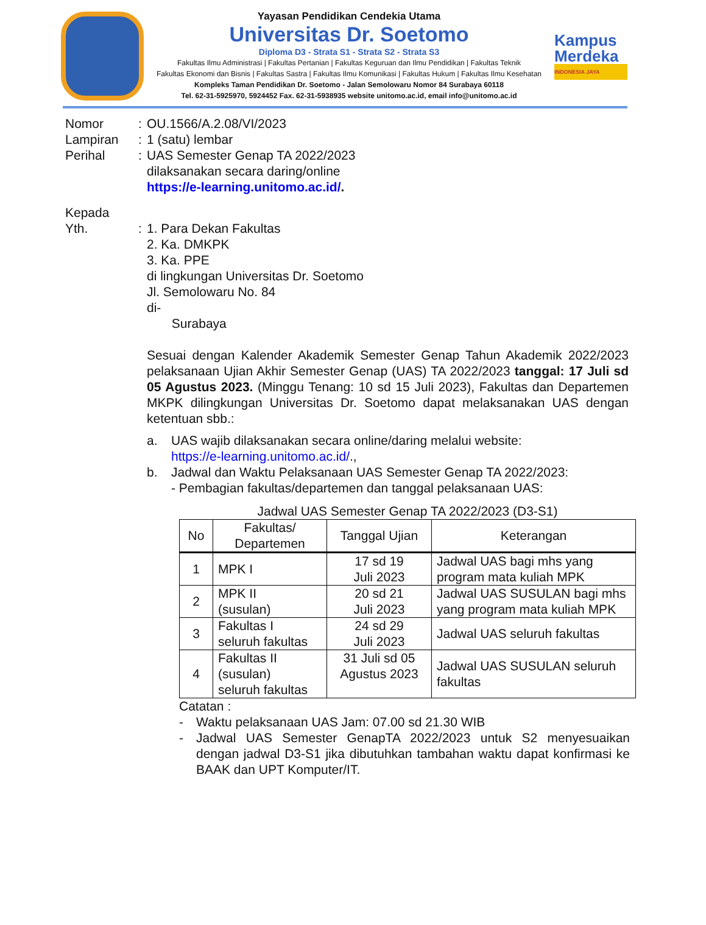Yayasan Pendidikan Cendekia Utama
Universitas Dr. Soetomo
Diploma D3 - Strata S1 - Strata S2 - Strata S3
Fakultas Ilmu Administrasi | Fakultas Pertanian | Fakultas Keguruan dan Ilmu Pendidikan | Fakultas Teknik
Fakultas Ekonomi dan Bisnis | Fakultas Sastra | Fakultas Ilmu Komunikasi | Fakultas Hukum | Fakultas Ilmu Kesehatan
Kompleks Taman Pendidikan Dr. Soetomo - Jalan Semolowaru Nomor 84 Surabaya 60118
Tel. 62-31-5925970, 5924452 Fax. 62-31-5938935 website unitomo.ac.id, email info@unitomo.ac.id
Kampus Merdeka
INDONESIA JAYA
Nomor : OU.1566/A.2.08/VI/2023
Lampiran : 1 (satu) lembar
Perihal : UAS Semester Genap TA 2022/2023
dilaksanakan secara daring/online
https://e-learning.unitomo.ac.id/.
Kepada
Yth. : 1. Para Dekan Fakultas
2. Ka. DMKPK
3. Ka. PPE
di lingkungan Universitas Dr. Soetomo
Jl. Semolowaru No. 84
di-
Surabaya
Sesuai dengan Kalender Akademik Semester Genap Tahun Akademik 2022/2023 pelaksanaan Ujian Akhir Semester Genap (UAS) TA 2022/2023 tanggal: 17 Juli sd 05 Agustus 2023. (Minggu Tenang: 10 sd 15 Juli 2023), Fakultas dan Departemen MKPK dilingkungan Universitas Dr. Soetomo dapat melaksanakan UAS dengan ketentuan sbb.:
a. UAS wajib dilaksanakan secara online/daring melalui website:
https://e-learning.unitomo.ac.id/.,
b. Jadwal dan Waktu Pelaksanaan UAS Semester Genap TA 2022/2023:
- Pembagian fakultas/departemen dan tanggal pelaksanaan UAS:
Jadwal UAS Semester Genap TA 2022/2023 (D3-S1)
| No | Fakultas/ Departemen | Tanggal Ujian | Keterangan |
| --- | --- | --- | --- |
| 1 | MPK I | 17 sd 19 Juli 2023 | Jadwal UAS bagi mhs yang program mata kuliah MPK |
| 2 | MPK II (susulan) | 20 sd 21 Juli 2023 | Jadwal UAS SUSULAN bagi mhs yang program mata kuliah MPK |
| 3 | Fakultas I seluruh fakultas | 24 sd 29 Juli 2023 | Jadwal UAS seluruh fakultas |
| 4 | Fakultas II (susulan) seluruh fakultas | 31 Juli sd 05 Agustus 2023 | Jadwal UAS SUSULAN seluruh fakultas |
Catatan :
- Waktu pelaksanaan UAS Jam: 07.00 sd 21.30 WIB
- Jadwal UAS Semester GenapTA 2022/2023 untuk S2 menyesuaikan dengan jadwal D3-S1 jika dibutuhkan tambahan waktu dapat konfirmasi ke BAAK dan UPT Komputer/IT.